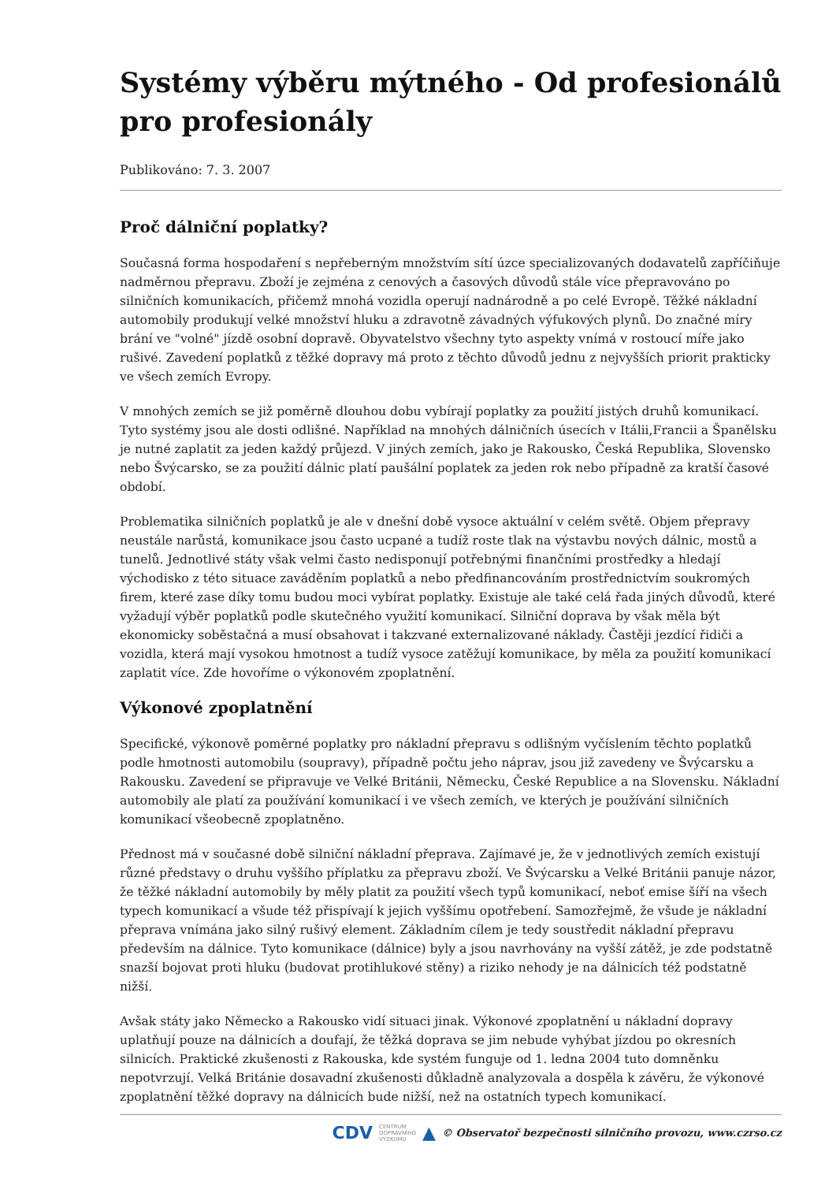Systémy výběru mýtného - Od profesionálů pro profesionály
Publikováno: 7. 3. 2007
Proč dálniční poplatky?
Současná forma hospodaření s nepřeberným množstvím sítí úzce specializovaných dodavatelů zapříčiňuje nadměrnou přepravu. Zboží je zejména z cenových a časových důvodů stále více přepravováno po silničních komunikacích, přičemž mnohá vozidla operují nadnárodně a po celé Evropě. Těžké nákladní automobily produkují velké množství hluku a zdravotně závadných výfukových plynů. Do značné míry brání ve "volné" jízdě osobní dopravě. Obyvatelstvo všechny tyto aspekty vnímá v rostoucí míře jako rušivé. Zavedení poplatků z těžké dopravy má proto z těchto důvodů jednu z nejvyšších priorit prakticky ve všech zemích Evropy.
V mnohých zemích se již poměrně dlouhou dobu vybírají poplatky za použití jistých druhů komunikací. Tyto systémy jsou ale dosti odlišné. Například na mnohých dálničních úsecích v Itálii,Francii a Španělsku je nutné zaplatit za jeden každý průjezd. V jiných zemích, jako je Rakousko, Česká Republika, Slovensko nebo Švýcarsko, se za použití dálnic platí paušální poplatek za jeden rok nebo případně za kratší časové období.
Problematika silničních poplatků je ale v dnešní době vysoce aktuální v celém světě. Objem přepravy neustále narůstá, komunikace jsou často ucpané a tudíž roste tlak na výstavbu nových dálnic, mostů a tunelů. Jednotlivé státy však velmi často nedisponují potřebnými finančními prostředky a hledají východisko z této situace zaváděním poplatků a nebo předfinancováním prostřednictvím soukromých firem, které zase díky tomu budou moci vybírat poplatky. Existuje ale také celá řada jiných důvodů, které vyžadují výběr poplatků podle skutečného využití komunikací. Silniční doprava by však měla být ekonomicky soběstačná a musí obsahovat i takzvané externalizované náklady. Častěji jezdící řidiči a vozidla, která mají vysokou hmotnost a tudíž vysoce zatěžují komunikace, by měla za použití komunikací zaplatit více. Zde hovoříme o výkonovém zpoplatnění.
Výkonové zpoplatnění
Specifické, výkonově poměrné poplatky pro nákladní přepravu s odlišným vyčíslením těchto poplatků podle hmotnosti automobilu (soupravy), případně počtu jeho náprav, jsou již zavedeny ve Švýcarsku a Rakousku. Zavedení se připravuje ve Velké Británii, Německu, České Republice a na Slovensku. Nákladní automobily ale platí za používání komunikací i ve všech zemích, ve kterých je používání silničních komunikací všeobecně zpoplatněno.
Přednost má v současné době silniční nákladní přeprava. Zajímavé je, že v jednotlivých zemích existují různé představy o druhu vyššího příplatku za přepravu zboží. Ve Švýcarsku a Velké Británii panuje názor, že těžké nákladní automobily by měly platit za použití všech typů komunikací, neboť emise šíří na všech typech komunikací a všude též přispívají k jejich vyššímu opotřebení. Samozřejmě, že všude je nákladní přeprava vnímána jako silný rušivý element. Základním cílem je tedy soustředit nákladní přepravu především na dálnice. Tyto komunikace (dálnice) byly a jsou navrhovány na vyšší zátěž, je zde podstatně snazší bojovat proti hluku (budovat protihlukové stěny) a riziko nehody je na dálnicích též podstatně nižší.
Avšak státy jako Německo a Rakousko vidí situaci jinak. Výkonové zpoplatnění u nákladní dopravy uplatňují pouze na dálnicích a doufají, že těžká doprava se jim nebude vyhýbat jízdou po okresních silnicích. Praktické zkušenosti z Rakouska, kde systém funguje od 1. ledna 2004 tuto domněnku nepotvrzují. Velká Británie dosavadní zkušenosti důkladně analyzovala a dospěla k závěru, že výkonové zpoplatnění těžké dopravy na dálnicích bude nižší, než na ostatních typech komunikací.
CDV CENTRUM
DOPRAVNÍHO
VÝZKUMU ▲ © Observatoř bezpečnosti silničního provozu, www.czrso.cz